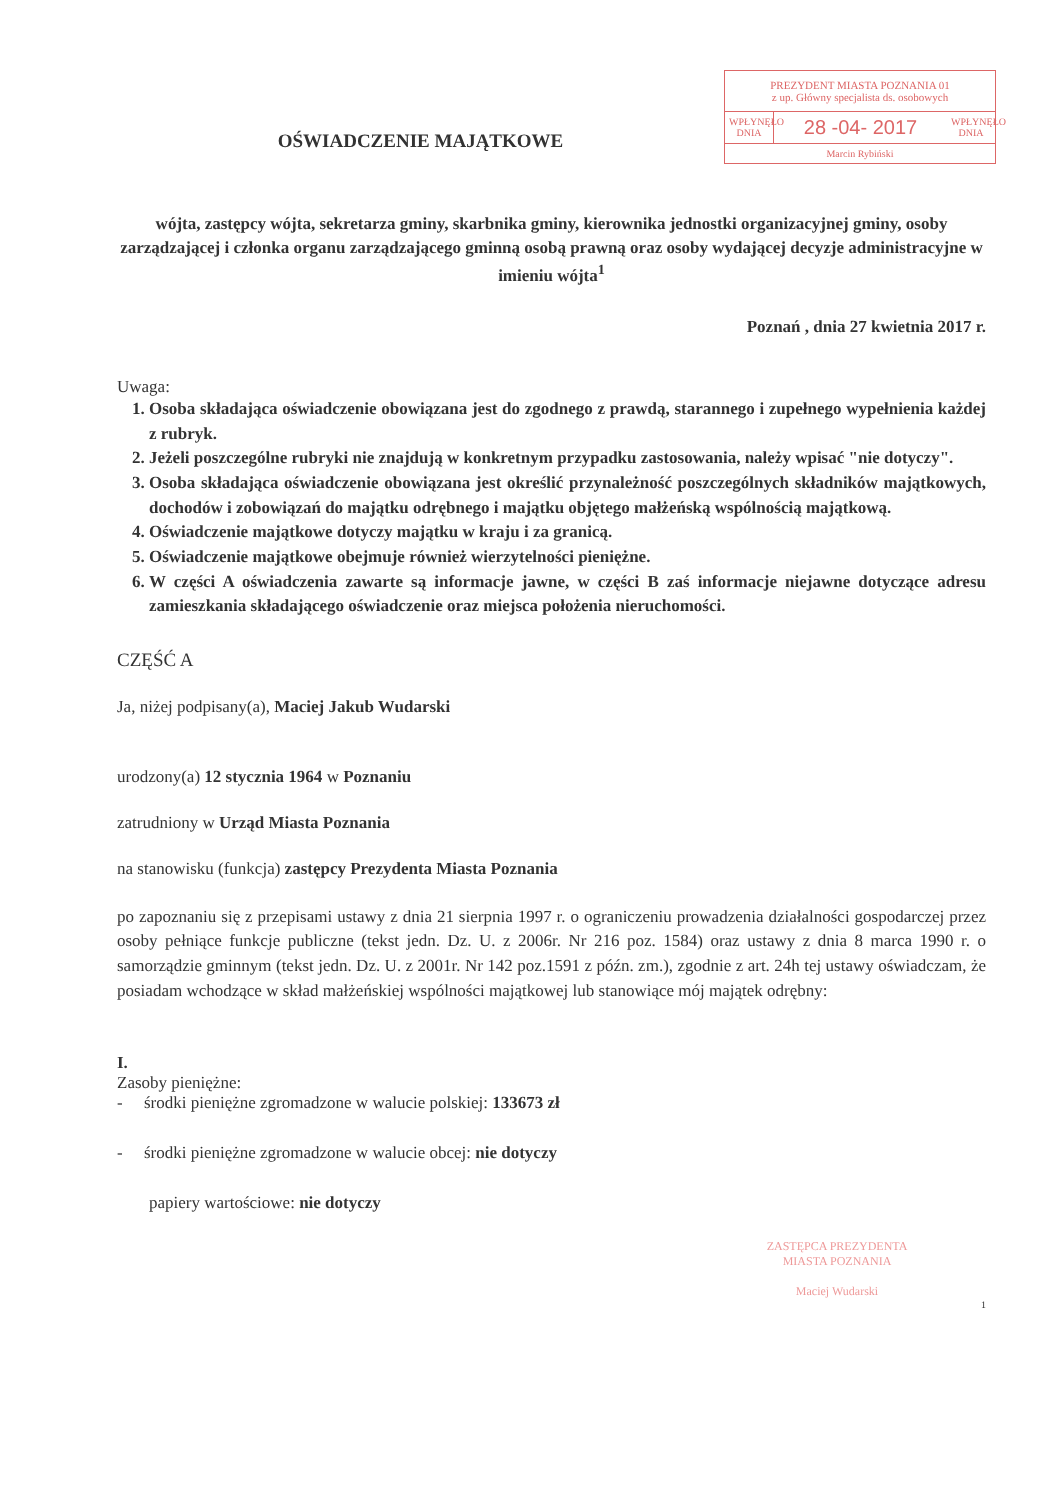PREZYDENT MIASTA POZNANIA 01
z up. Główny specjalista ds. osobowych
WPŁYNĘŁO DNIA
28 -04- 2017
WPŁYNĘŁO DNIA
Marcin Rybiński
OŚWIADCZENIE MAJĄTKOWE
wójta, zastępcy wójta, sekretarza gminy, skarbnika gminy, kierownika jednostki organizacyjnej gminy, osoby zarządzającej i członka organu zarządzającego gminną osobą prawną oraz osoby wydającej decyzje administracyjne w imieniu wójta<sup>1</sup>
Poznań , dnia 27 kwietnia 2017 r.
Uwaga:
1. Osoba składająca oświadczenie obowiązana jest do zgodnego z prawdą, starannego i zupełnego wypełnienia każdej z rubryk.
2. Jeżeli poszczególne rubryki nie znajdują w konkretnym przypadku zastosowania, należy wpisać "nie dotyczy".
3. Osoba składająca oświadczenie obowiązana jest określić przynależność poszczególnych składników majątkowych, dochodów i zobowiązań do majątku odrębnego i majątku objętego małżeńską wspólnością majątkową.
4. Oświadczenie majątkowe dotyczy majątku w kraju i za granicą.
5. Oświadczenie majątkowe obejmuje również wierzytelności pieniężne.
6. W części A oświadczenia zawarte są informacje jawne, w części B zaś informacje niejawne dotyczące adresu zamieszkania składającego oświadczenie oraz miejsca położenia nieruchomości.
CZĘŚĆ A
Ja, niżej podpisany(a), Maciej Jakub Wudarski
urodzony(a) 12 stycznia 1964 w Poznaniu
zatrudniony w Urząd Miasta Poznania
na stanowisku (funkcja) zastępcy Prezydenta Miasta Poznania
po zapoznaniu się z przepisami ustawy z dnia 21 sierpnia 1997 r. o ograniczeniu prowadzenia działalności gospodarczej przez osoby pełniące funkcje publiczne (tekst jedn. Dz. U. z 2006r. Nr 216 poz. 1584) oraz ustawy z dnia 8 marca 1990 r. o samorządzie gminnym (tekst jedn. Dz. U. z 2001r. Nr 142 poz.1591 z późn. zm.), zgodnie z art. 24h tej ustawy oświadczam, że posiadam wchodzące w skład małżeńskiej wspólności majątkowej lub stanowiące mój majątek odrębny:
I.
Zasoby pieniężne:
- środki pieniężne zgromadzone w walucie polskiej: 133673 zł
- środki pieniężne zgromadzone w walucie obcej: nie dotyczy
papiery wartościowe: nie dotyczy
ZASTĘPCA PREZYDENTA
MIASTA POZNANIA
Maciej Wudarski
1